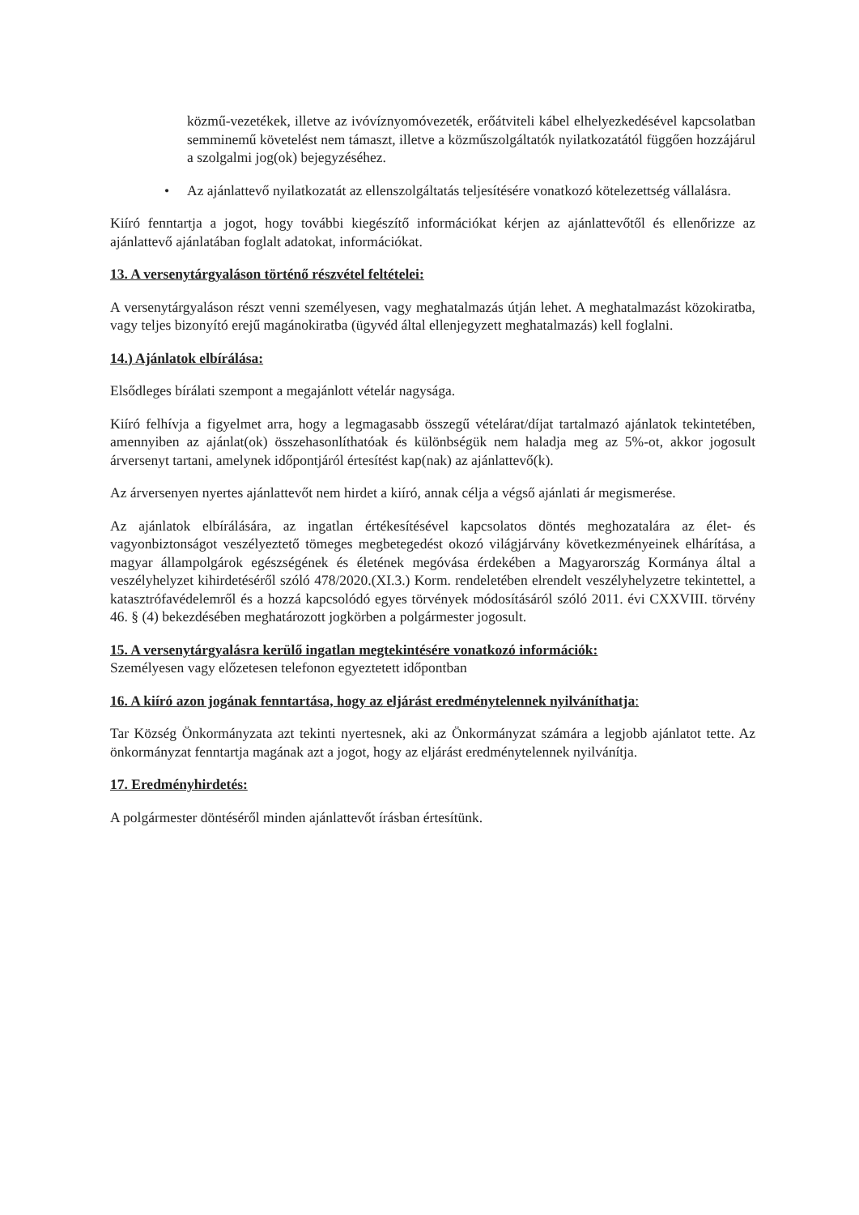közmű-vezetékek, illetve az ivóvíznyomóvezeték, erőátviteli kábel elhelyezkedésével kapcsolatban semminemű követelést nem támaszt, illetve a közműszolgáltatók nyilatkozatától függően hozzájárul a szolgalmi jog(ok) bejegyzéséhez.
• Az ajánlattevő nyilatkozatát az ellenszolgáltatás teljesítésére vonatkozó kötelezettség vállalásra.
Kiíró fenntartja a jogot, hogy további kiegészítő információkat kérjen az ajánlattevőtől és ellenőrizze az ajánlattevő ajánlatában foglalt adatokat, információkat.
13. A versenytárgyaláson történő részvétel feltételei:
A versenytárgyaláson részt venni személyesen, vagy meghatalmazás útján lehet. A meghatalmazást közokiratba, vagy teljes bizonyító erejű magánokiratba (ügyvéd által ellenjegyzett meghatalmazás) kell foglalni.
14.) Ajánlatok elbírálása:
Elsődleges bírálati szempont a megajánlott vételár nagysága.
Kiíró felhívja a figyelmet arra, hogy a legmagasabb összegű vételárat/díjat tartalmazó ajánlatok tekintetében, amennyiben az ajánlat(ok) összehasonlíthatóak és különbségük nem haladja meg az 5%-ot, akkor jogosult árversenyt tartani, amelynek időpontjáról értesítést kap(nak) az ajánlattevő(k).
Az árversenyen nyertes ajánlattevőt nem hirdet a kiíró, annak célja a végső ajánlati ár megismerése.
Az ajánlatok elbírálására, az ingatlan értékesítésével kapcsolatos döntés meghozatalára az élet- és vagyonbiztonságot veszélyeztető tömeges megbetegedést okozó világjárvány következményeinek elhárítása, a magyar állampolgárok egészségének és életének megóvása érdekében a Magyarország Kormánya által a veszélyhelyzet kihirdetéséről szóló 478/2020.(XI.3.) Korm. rendeletében elrendelt veszélyhelyzetre tekintettel, a katasztrófavédelemről és a hozzá kapcsolódó egyes törvények módosításáról szóló 2011. évi CXXVIII. törvény 46. § (4) bekezdésében meghatározott jogkörben a polgármester jogosult.
15. A versenytárgyalásra kerülő ingatlan megtekintésére vonatkozó információk:
Személyesen vagy előzetesen telefonon egyeztetett időpontban
16. A kiíró azon jogának fenntartása, hogy az eljárást eredménytelennek nyilváníthatja:
Tar Község Önkormányzata azt tekinti nyertesnek, aki az Önkormányzat számára a legjobb ajánlatot tette. Az önkormányzat fenntartja magának azt a jogot, hogy az eljárást eredménytelennek nyilvánítja.
17. Eredményhirdetés:
A polgármester döntéséről minden ajánlattevőt írásban értesítünk.